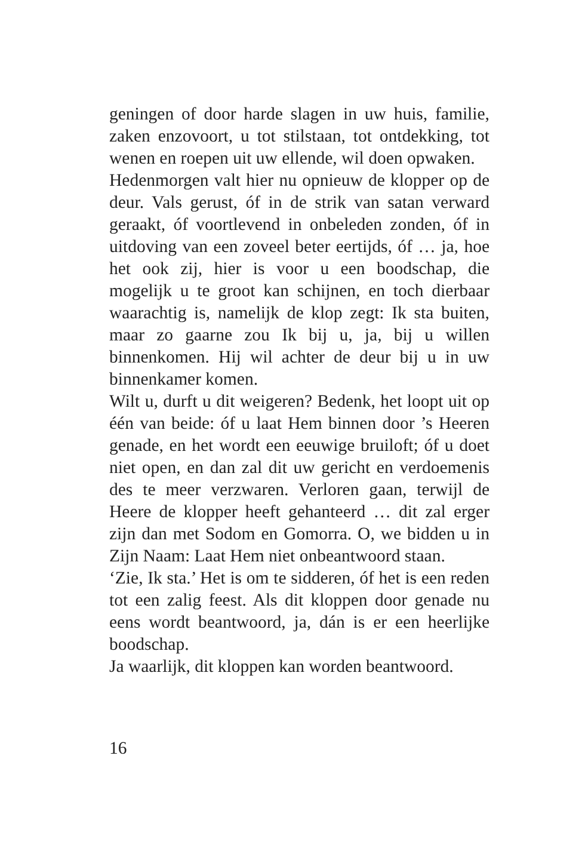geningen of door harde slagen in uw huis, familie, zaken enzovoort, u tot stilstaan, tot ontdekking, tot wenen en roepen uit uw ellende, wil doen opwaken.
Hedenmorgen valt hier nu opnieuw de klopper op de deur. Vals gerust, óf in de strik van satan verward geraakt, óf voortlevend in onbeleden zonden, óf in uitdoving van een zoveel beter eertijds, óf … ja, hoe het ook zij, hier is voor u een boodschap, die mogelijk u te groot kan schijnen, en toch dierbaar waarachtig is, namelijk de klop zegt: Ik sta buiten, maar zo gaarne zou Ik bij u, ja, bij u willen binnenkomen. Hij wil achter de deur bij u in uw binnenkamer komen.
Wilt u, durft u dit weigeren? Bedenk, het loopt uit op één van beide: óf u laat Hem binnen door ’s Heeren genade, en het wordt een eeuwige bruiloft; óf u doet niet open, en dan zal dit uw gericht en verdoemenis des te meer verzwaren. Verloren gaan, terwijl de Heere de klopper heeft gehanteerd … dit zal erger zijn dan met Sodom en Gomorra. O, we bidden u in Zijn Naam: Laat Hem niet onbeantwoord staan.
‘Zie, Ik sta.’ Het is om te sidderen, óf het is een reden tot een zalig feest. Als dit kloppen door genade nu eens wordt beantwoord, ja, dán is er een heerlijke boodschap.
Ja waarlijk, dit kloppen kan worden beantwoord.
16